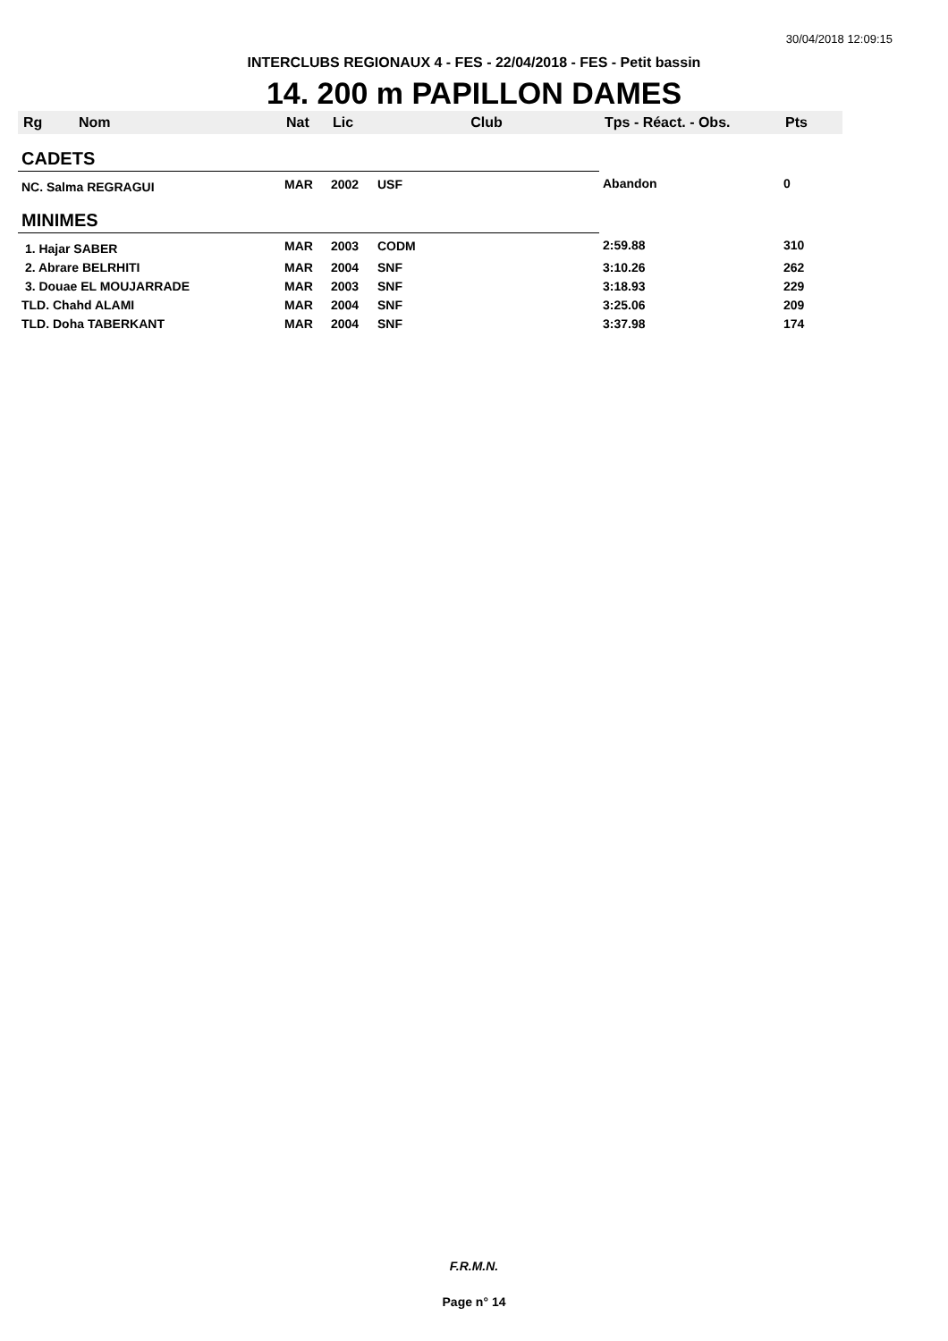30/04/2018 12:09:15
INTERCLUBS REGIONAUX 4 - FES - 22/04/2018 - FES - Petit bassin
14. 200 m PAPILLON DAMES
| Rg | Nom | Nat | Lic | Club | Tps - Réact. - Obs. | Pts |
| --- | --- | --- | --- | --- | --- | --- |
| CADETS | | | | | | |
| NC. Salma REGRAGUI | | MAR | 2002 | USF | Abandon | 0 |
| MINIMES | | | | | | |
| 1. Hajar SABER | | MAR | 2003 | CODM | 2:59.88 | 310 |
| 2. Abrare BELRHITI | | MAR | 2004 | SNF | 3:10.26 | 262 |
| 3. Douae EL MOUJARRADE | | MAR | 2003 | SNF | 3:18.93 | 229 |
| TLD. Chahd ALAMI | | MAR | 2004 | SNF | 3:25.06 | 209 |
| TLD. Doha TABERKANT | | MAR | 2004 | SNF | 3:37.98 | 174 |
F.R.M.N.
Page n° 14